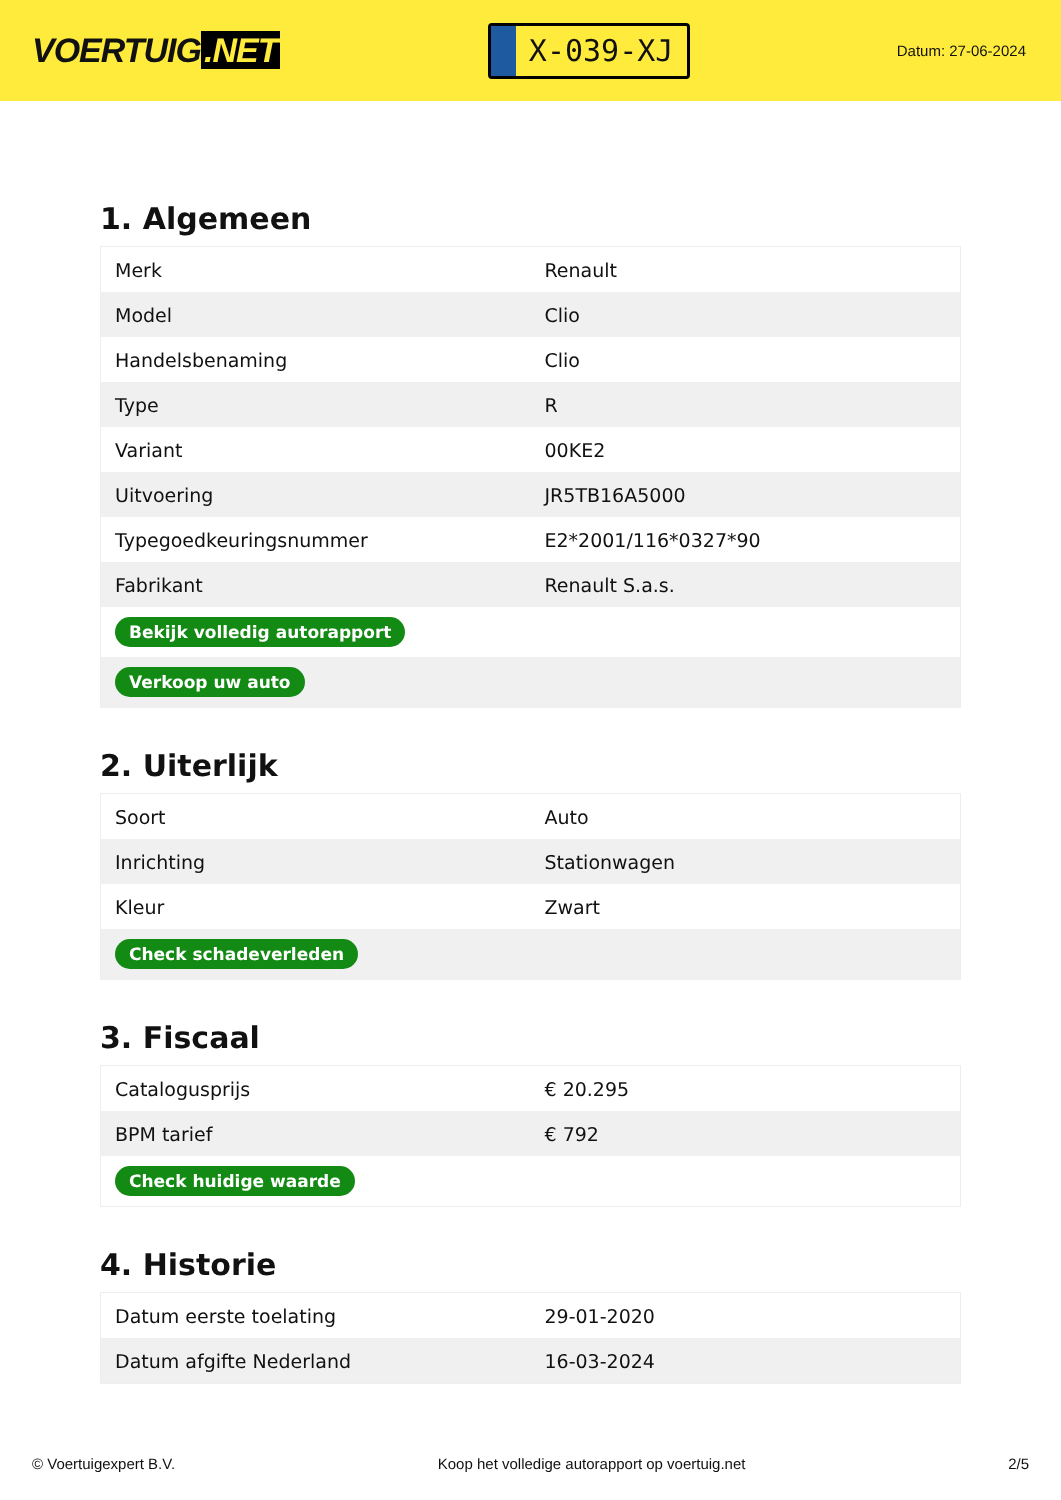VOERTUIG.NET
X-039-XJ
Datum: 27-06-2024
1. Algemeen
| Merk | Renault |
| Model | Clio |
| Handelsbenaming | Clio |
| Type | R |
| Variant | 00KE2 |
| Uitvoering | JR5TB16A5000 |
| Typegoedkeuringsnummer | E2*2001/116*0327*90 |
| Fabrikant | Renault S.a.s. |
| Bekijk volledig autorapport | |
| Verkoop uw auto | |
2. Uiterlijk
| Soort | Auto |
| Inrichting | Stationwagen |
| Kleur | Zwart |
| Check schadeverleden | |
3. Fiscaal
| Catalogusprijs | € 20.295 |
| BPM tarief | € 792 |
| Check huidige waarde | |
4. Historie
| Datum eerste toelating | 29-01-2020 |
| Datum afgifte Nederland | 16-03-2024 |
© Voertuigexpert B.V. Koop het volledige autorapport op voertuig.net 2/5